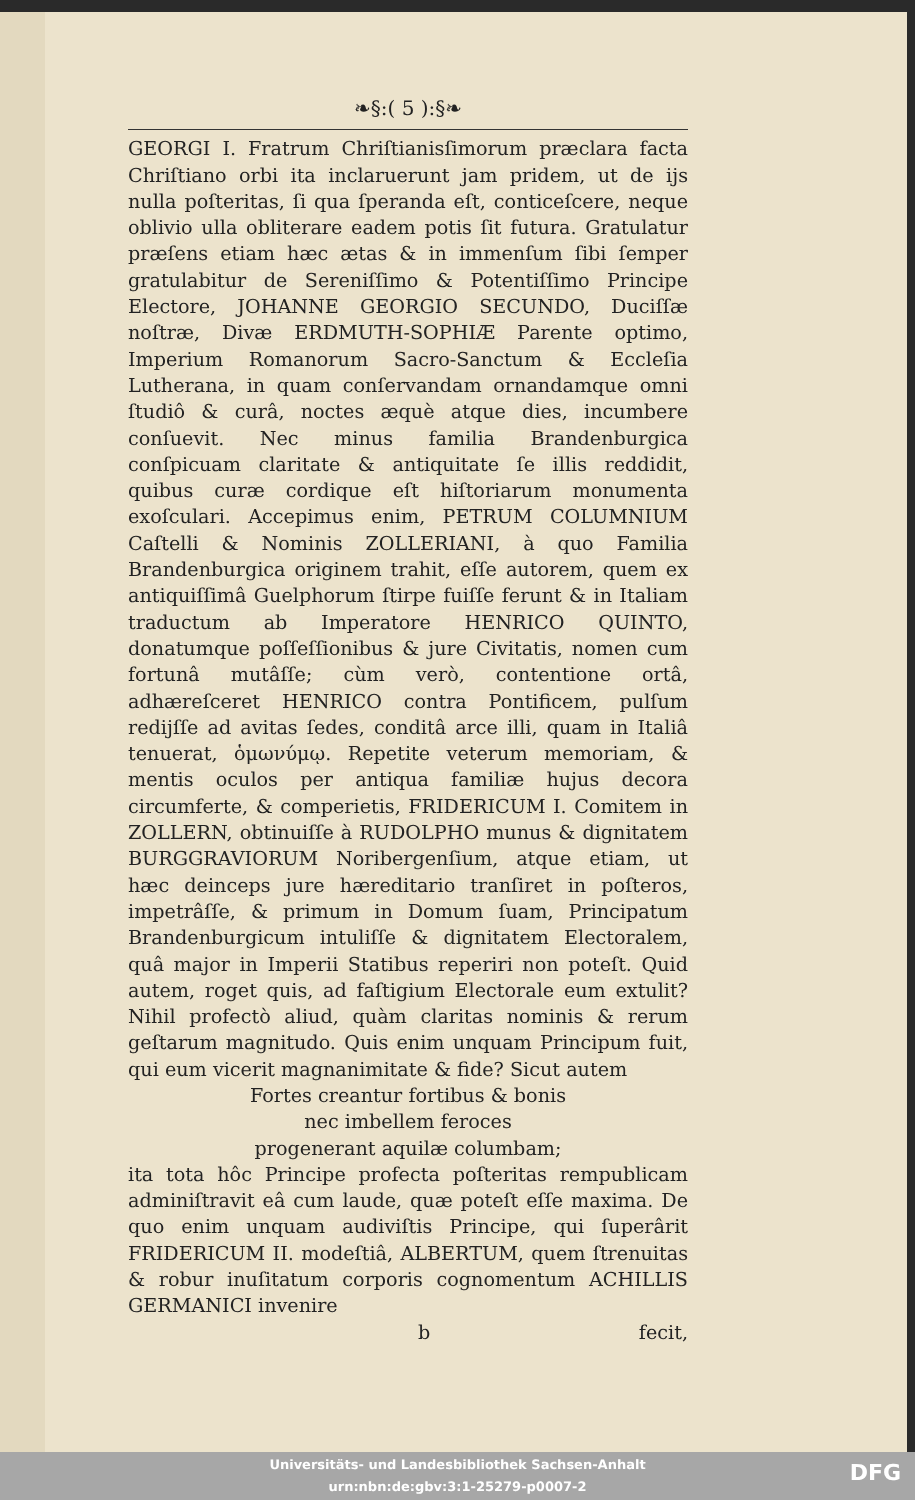❧§:( 5 ):§❧
GEORGI I. Fratrum Chriſtianisſimorum præclara facta Chriſtiano orbi ita inclaruerunt jam pridem, ut de ijs nulla poſteritas, ſi qua ſperanda eſt, conticeſcere, neque oblivio ulla obliterare eadem potis ſit futura. Gratulatur præſens etiam hæc ætas & in immenſum ſibi ſemper gratulabitur de Sereniſſimo & Potentiſſimo Principe Electore, JOHANNE GEORGIO SECUNDO, Duciſſæ noſtræ, Divæ ERDMUTH-SOPHIÆ Parente optimo, Imperium Romanorum Sacro-Sanctum & Eccleſia Lutherana, in quam conſervandam ornandamque omni ſtudiô & curâ, noctes æquè atque dies, incumbere conſuevit. Nec minus familia Brandenburgica conſpicuam claritate & antiquitate ſe illis reddidit, quibus curæ cordique eſt hiſtoriarum monumenta exoſculari. Accepimus enim, PETRUM COLUMNIUM Caſtelli & Nominis ZOLLERIANI, à quo Familia Brandenburgica originem trahit, eſſe autorem, quem ex antiquiſſimâ Guelphorum ſtirpe fuiſſe ferunt & in Italiam traductum ab Imperatore HENRICO QUINTO, donatumque poſſeſſionibus & jure Civitatis, nomen cum fortunâ mutâſſe; cùm verò, contentione ortâ, adhæreſceret HENRICO contra Pontificem, pulſum redijſſe ad avitas ſedes, conditâ arce illi, quam in Italiâ tenuerat, ὁμωνύμῳ. Repetite veterum memoriam, & mentis oculos per antiqua familiæ hujus decora circumferte, & comperietis, FRIDERICUM I. Comitem in ZOLLERN, obtinuiſſe à RUDOLPHO munus & dignitatem BURGGRAVIORUM Noribergenſium, atque etiam, ut hæc deinceps jure hæreditario tranſiret in poſteros, impetrâſſe, & primum in Domum ſuam, Principatum Brandenburgicum intuliſſe & dignitatem Electoralem, quâ major in Imperii Statibus reperiri non poteſt. Quid autem, roget quis, ad faſtigium Electorale eum extulit? Nihil profectò aliud, quàm claritas nominis & rerum geſtarum magnitudo. Quis enim unquam Principum fuit, qui eum vicerit magnanimitate & fide? Sicut autem
Fortes creantur fortibus & bonis
nec imbellem feroces
progenerant aquilæ columbam;
ita tota hôc Principe profecta poſteritas rempublicam adminiſtravit eâ cum laude, quæ poteſt eſſe maxima. De quo enim unquam audiviſtis Principe, qui ſuperârit FRIDERICUM II. modeſtiâ, ALBERTUM, quem ſtrenuitas & robur inuſitatum corporis cognomentum ACHILLIS GERMANICI invenire
b fecit,
Universitäts- und Landesbibliothek Sachsen-Anhalt
urn:nbn:de:gbv:3:1-25279-p0007-2
DFG